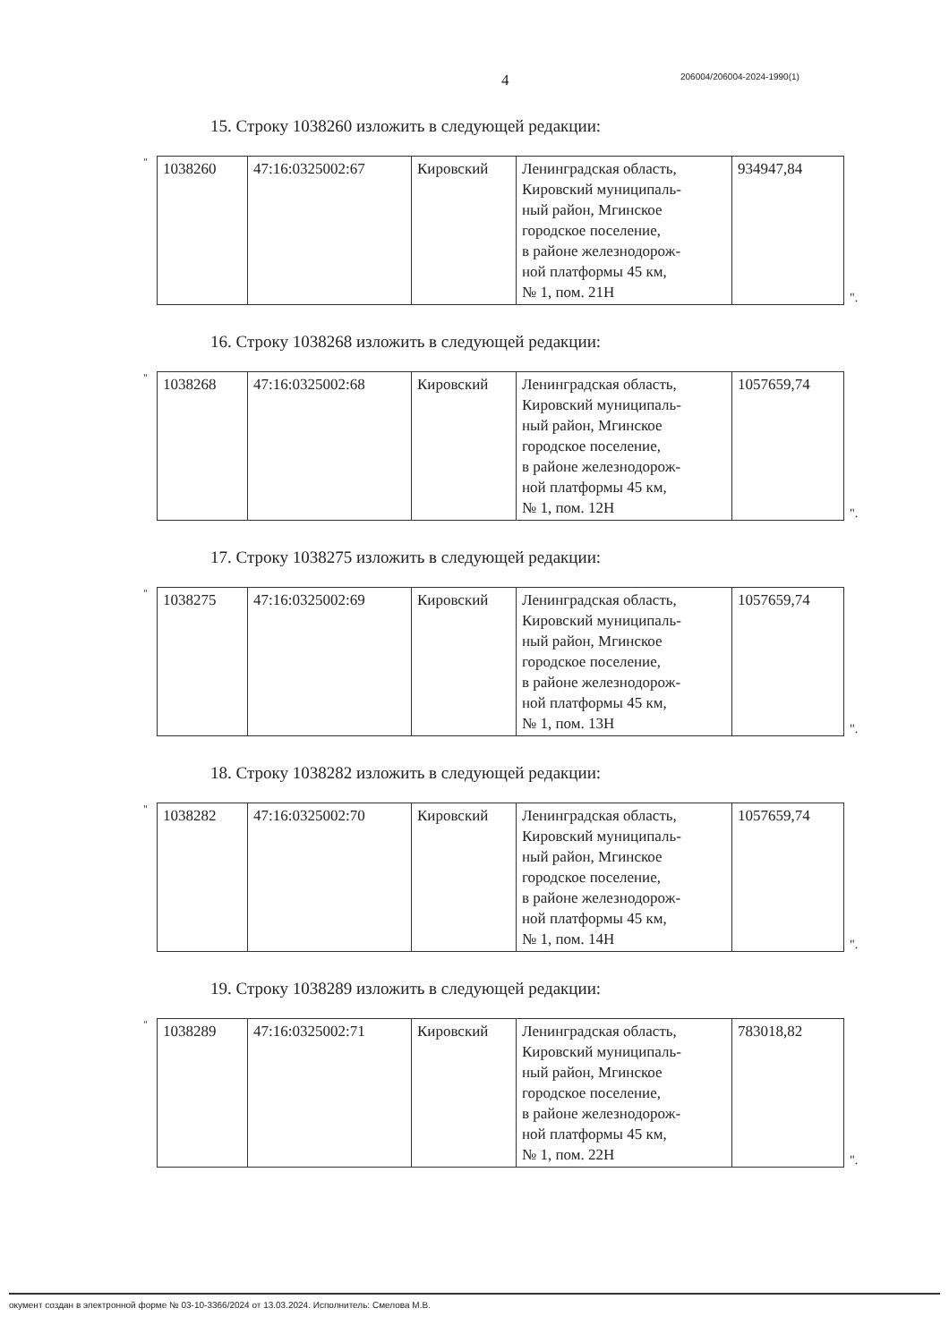4 206004/206004-2024-1990(1)
15. Строку 1038260 изложить в следующей редакции:
"
| 1038260 | 47:16:0325002:67 | Кировский | Ленинградская область, Кировский муниципаль- ный район, Мгинское городское поселение, в районе железнодорож- ной платформы 45 км, № 1, пом. 21Н | 934947,84 |
".
16. Строку 1038268 изложить в следующей редакции:
"
| 1038268 | 47:16:0325002:68 | Кировский | Ленинградская область, Кировский муниципаль- ный район, Мгинское городское поселение, в районе железнодорож- ной платформы 45 км, № 1, пом. 12Н | 1057659,74 |
".
17. Строку 1038275 изложить в следующей редакции:
"
| 1038275 | 47:16:0325002:69 | Кировский | Ленинградская область, Кировский муниципаль- ный район, Мгинское городское поселение, в районе железнодорож- ной платформы 45 км, № 1, пом. 13Н | 1057659,74 |
".
18. Строку 1038282 изложить в следующей редакции:
"
| 1038282 | 47:16:0325002:70 | Кировский | Ленинградская область, Кировский муниципаль- ный район, Мгинское городское поселение, в районе железнодорож- ной платформы 45 км, № 1, пом. 14Н | 1057659,74 |
".
19. Строку 1038289 изложить в следующей редакции:
"
| 1038289 | 47:16:0325002:71 | Кировский | Ленинградская область, Кировский муниципаль- ный район, Мгинское городское поселение, в районе железнодорож- ной платформы 45 км, № 1, пом. 22Н | 783018,82 |
".
окумент создан в электронной форме № 03-10-3366/2024 от 13.03.2024. Исполнитель: Смелова М.В.